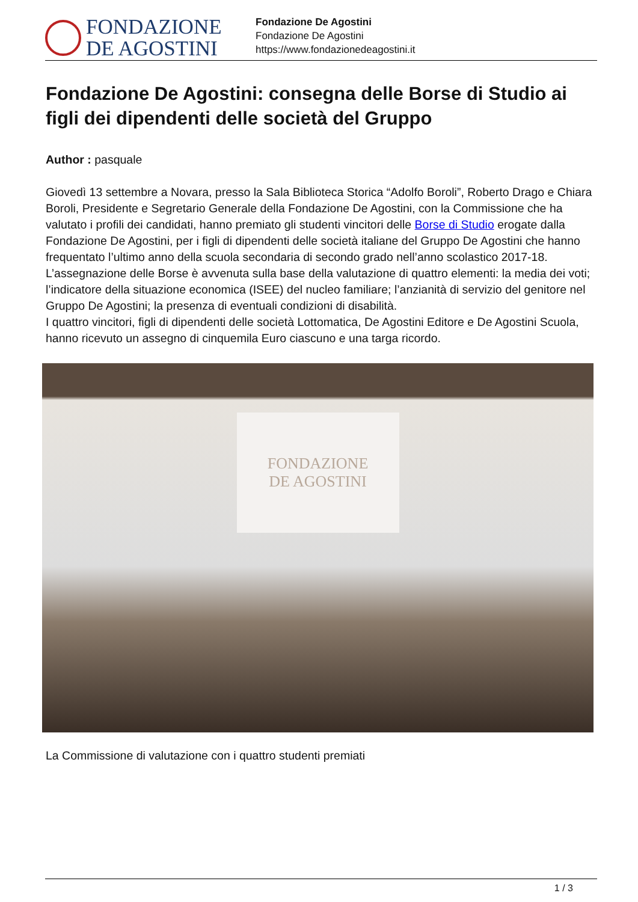FONDAZIONE
DE AGOSTINI
Fondazione De Agostini
Fondazione De Agostini
https://www.fondazionedeagostini.it
Fondazione De Agostini: consegna delle Borse di Studio ai figli dei dipendenti delle società del Gruppo
Author : pasquale
Giovedì 13 settembre a Novara, presso la Sala Biblioteca Storica “Adolfo Boroli”, Roberto Drago e Chiara Boroli, Presidente e Segretario Generale della Fondazione De Agostini, con la Commissione che ha valutato i profili dei candidati, hanno premiato gli studenti vincitori delle Borse di Studio erogate dalla Fondazione De Agostini, per i figli di dipendenti delle società italiane del Gruppo De Agostini che hanno frequentato l’ultimo anno della scuola secondaria di secondo grado nell’anno scolastico 2017-18.
L’assegnazione delle Borse è avvenuta sulla base della valutazione di quattro elementi: la media dei voti; l’indicatore della situazione economica (ISEE) del nucleo familiare; l’anzianità di servizio del genitore nel Gruppo De Agostini; la presenza di eventuali condizioni di disabilità.
I quattro vincitori, figli di dipendenti delle società Lottomatica, De Agostini Editore e De Agostini Scuola, hanno ricevuto un assegno di cinquemila Euro ciascuno e una targa ricordo.
FONDAZIONE
DE AGOSTINI
La Commissione di valutazione con i quattro studenti premiati
1 / 3